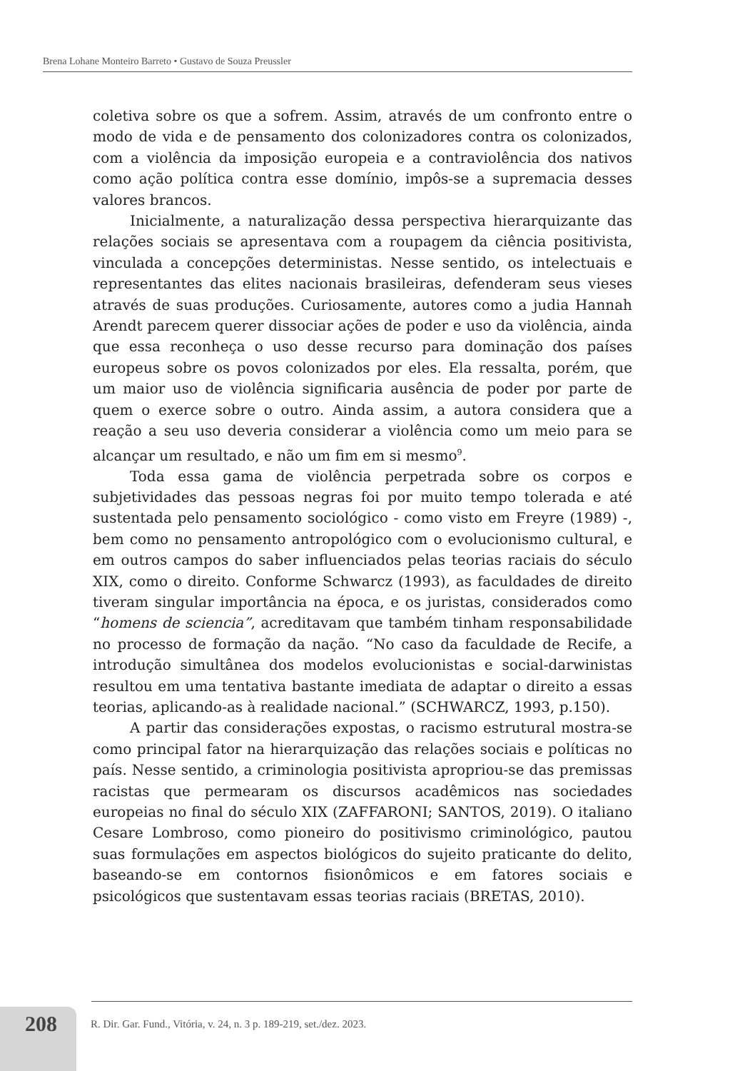Brena Lohane Monteiro Barreto • Gustavo de Souza Preussler
coletiva sobre os que a sofrem. Assim, através de um confronto entre o modo de vida e de pensamento dos colonizadores contra os colonizados, com a violência da imposição europeia e a contraviolência dos nativos como ação política contra esse domínio, impôs-se a supremacia desses valores brancos.
Inicialmente, a naturalização dessa perspectiva hierarquizante das relações sociais se apresentava com a roupagem da ciência positivista, vinculada a concepções deterministas. Nesse sentido, os intelectuais e representantes das elites nacionais brasileiras, defenderam seus vieses através de suas produções. Curiosamente, autores como a judia Hannah Arendt parecem querer dissociar ações de poder e uso da violência, ainda que essa reconheça o uso desse recurso para dominação dos países europeus sobre os povos colonizados por eles. Ela ressalta, porém, que um maior uso de violência significaria ausência de poder por parte de quem o exerce sobre o outro. Ainda assim, a autora considera que a reação a seu uso deveria considerar a violência como um meio para se alcançar um resultado, e não um fim em si mesmo<sup>9</sup>.
Toda essa gama de violência perpetrada sobre os corpos e subjetividades das pessoas negras foi por muito tempo tolerada e até sustentada pelo pensamento sociológico - como visto em Freyre (1989) -, bem como no pensamento antropológico com o evolucionismo cultural, e em outros campos do saber influenciados pelas teorias raciais do século XIX, como o direito. Conforme Schwarcz (1993), as faculdades de direito tiveram singular importância na época, e os juristas, considerados como “homens de sciencia”, acreditavam que também tinham responsabilidade no processo de formação da nação. “No caso da faculdade de Recife, a introdução simultânea dos modelos evolucionistas e social-darwinistas resultou em uma tentativa bastante imediata de adaptar o direito a essas teorias, aplicando-as à realidade nacional.” (SCHWARCZ, 1993, p.150).
A partir das considerações expostas, o racismo estrutural mostra-se como principal fator na hierarquização das relações sociais e políticas no país. Nesse sentido, a criminologia positivista apropriou-se das premissas racistas que permearam os discursos acadêmicos nas sociedades europeias no final do século XIX (ZAFFARONI; SANTOS, 2019). O italiano Cesare Lombroso, como pioneiro do positivismo criminológico, pautou suas formulações em aspectos biológicos do sujeito praticante do delito, baseando-se em contornos fisionômicos e em fatores sociais e psicológicos que sustentavam essas teorias raciais (BRETAS, 2010).
208
R. Dir. Gar. Fund., Vitória, v. 24, n. 3 p. 189-219, set./dez. 2023.